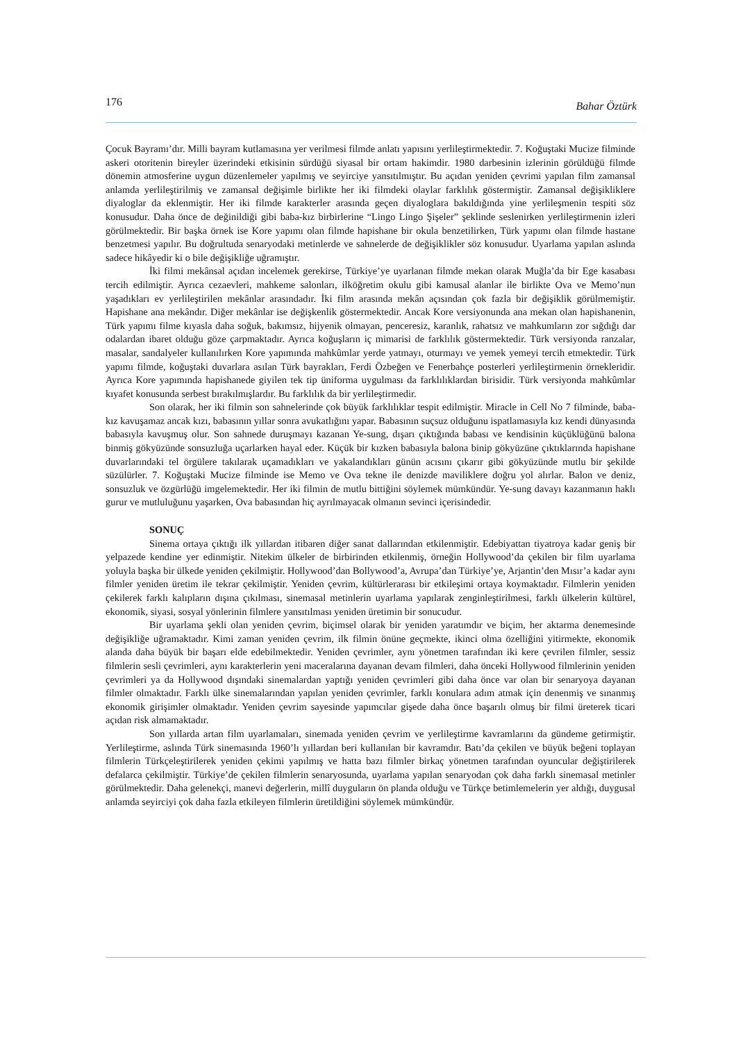176 Bahar Öztürk
Çocuk Bayramı’dır. Milli bayram kutlamasına yer verilmesi filmde anlatı yapısını yerlileştirmektedir. 7. Koğuştaki Mucize filminde askeri otoritenin bireyler üzerindeki etkisinin sürdüğü siyasal bir ortam hakimdir. 1980 darbesinin izlerinin görüldüğü filmde dönemin atmosferine uygun düzenlemeler yapılmış ve seyirciye yansıtılmıştır. Bu açıdan yeniden çevrimi yapılan film zamansal anlamda yerlileştirilmiş ve zamansal değişimle birlikte her iki filmdeki olaylar farklılık göstermiştir. Zamansal değişikliklere diyaloglar da eklenmiştir. Her iki filmde karakterler arasında geçen diyaloglara bakıldığında yine yerlileşmenin tespiti söz konusudur. Daha önce de değinildiği gibi baba-kız birbirlerine “Lingo Lingo Şişeler” şeklinde seslenirken yerlileştirmenin izleri görülmektedir. Bir başka örnek ise Kore yapımı olan filmde hapishane bir okula benzetilirken, Türk yapımı olan filmde hastane benzetmesi yapılır. Bu doğrultuda senaryodaki metinlerde ve sahnelerde de değişiklikler söz konusudur. Uyarlama yapılan aslında sadece hikâyedir ki o bile değişikliğe uğramıştır.
İki filmi mekânsal açıdan incelemek gerekirse, Türkiye’ye uyarlanan filmde mekan olarak Muğla’da bir Ege kasabası tercih edilmiştir. Ayrıca cezaevleri, mahkeme salonları, ilköğretim okulu gibi kamusal alanlar ile birlikte Ova ve Memo’nun yaşadıkları ev yerlileştirilen mekânlar arasındadır. İki film arasında mekân açısından çok fazla bir değişiklik görülmemiştir. Hapishane ana mekândır. Diğer mekânlar ise değişkenlik göstermektedir. Ancak Kore versiyonunda ana mekan olan hapishanenin, Türk yapımı filme kıyasla daha soğuk, bakımsız, hijyenik olmayan, penceresiz, karanlık, rahatsız ve mahkumların zor sığdığı dar odalardan ibaret olduğu göze çarpmaktadır. Ayrıca koğuşların iç mimarisi de farklılık göstermektedir. Türk versiyonda ranzalar, masalar, sandalyeler kullanılırken Kore yapımında mahkûmlar yerde yatmayı, oturmayı ve yemek yemeyi tercih etmektedir. Türk yapımı filmde, koğuştaki duvarlara asılan Türk bayrakları, Ferdi Özbeğen ve Fenerbahçe posterleri yerlileştirmenin örnekleridir. Ayrıca Kore yapımında hapishanede giyilen tek tip üniforma uygulması da farklılıklardan birisidir. Türk versiyonda mahkûmlar kıyafet konusunda serbest bırakılmışlardır. Bu farklılık da bir yerlileştirmedir.
Son olarak, her iki filmin son sahnelerinde çok büyük farklılıklar tespit edilmiştir. Miracle in Cell No 7 filminde, baba-kız kavuşamaz ancak kızı, babasının yıllar sonra avukatlığını yapar. Babasının suçsuz olduğunu ispatlamasıyla kız kendi dünyasında babasıyla kavuşmuş olur. Son sahnede duruşmayı kazanan Ye-sung, dışarı çıktığında babası ve kendisinin küçüklüğünü balona binmiş gökyüzünde sonsuzluğa uçarlarken hayal eder. Küçük bir kızken babasıyla balona binip gökyüzüne çıktıklarında hapishane duvarlarındaki tel örgülere takılarak uçamadıkları ve yakalandıkları günün acısını çıkarır gibi gökyüzünde mutlu bir şekilde süzülürler. 7. Koğuştaki Mucize filminde ise Memo ve Ova tekne ile denizde maviliklere doğru yol alırlar. Balon ve deniz, sonsuzluk ve özgürlüğü imgelemektedir. Her iki filmin de mutlu bittiğini söylemek mümkündür. Ye-sung davayı kazanmanın haklı gurur ve mutluluğunu yaşarken, Ova babasından hiç ayrılmayacak olmanın sevinci içerisindedir.
SONUÇ
Sinema ortaya çıktığı ilk yıllardan itibaren diğer sanat dallarından etkilenmiştir. Edebiyattan tiyatroya kadar geniş bir yelpazede kendine yer edinmiştir. Nitekim ülkeler de birbirinden etkilenmiş, örneğin Hollywood’da çekilen bir film uyarlama yoluyla başka bir ülkede yeniden çekilmiştir. Hollywood’dan Bollywood’a, Avrupa’dan Türkiye’ye, Arjantin’den Mısır’a kadar aynı filmler yeniden üretim ile tekrar çekilmiştir. Yeniden çevrim, kültürlerarası bir etkileşimi ortaya koymaktadır. Filmlerin yeniden çekilerek farklı kalıpların dışına çıkılması, sinemasal metinlerin uyarlama yapılarak zenginleştirilmesi, farklı ülkelerin kültürel, ekonomik, siyasi, sosyal yönlerinin filmlere yansıtılması yeniden üretimin bir sonucudur.
Bir uyarlama şekli olan yeniden çevrim, biçimsel olarak bir yeniden yaratımdır ve biçim, her aktarma denemesinde değişikliğe uğramaktadır. Kimi zaman yeniden çevrim, ilk filmin önüne geçmekte, ikinci olma özelliğini yitirmekte, ekonomik alanda daha büyük bir başarı elde edebilmektedir. Yeniden çevrimler, aynı yönetmen tarafından iki kere çevrilen filmler, sessiz filmlerin sesli çevrimleri, aynı karakterlerin yeni maceralarına dayanan devam filmleri, daha önceki Hollywood filmlerinin yeniden çevrimleri ya da Hollywood dışındaki sinemalardan yaptığı yeniden çevrimleri gibi daha önce var olan bir senaryoya dayanan filmler olmaktadır. Farklı ülke sinemalarından yapılan yeniden çevrimler, farklı konulara adım atmak için denenmiş ve sınanmış ekonomik girişimler olmaktadır. Yeniden çevrim sayesinde yapımcılar gişede daha önce başarılı olmuş bir filmi üreterek ticari açıdan risk almamaktadır.
Son yıllarda artan film uyarlamaları, sinemada yeniden çevrim ve yerlileştirme kavramlarını da gündeme getirmiştir. Yerlileştirme, aslında Türk sinemasında 1960’lı yıllardan beri kullanılan bir kavramdır. Batı’da çekilen ve büyük beğeni toplayan filmlerin Türkçeleştirilerek yeniden çekimi yapılmış ve hatta bazı filmler birkaç yönetmen tarafından oyuncular değiştirilerek defalarca çekilmiştir. Türkiye’de çekilen filmlerin senaryosunda, uyarlama yapılan senaryodan çok daha farklı sinemasal metinler görülmektedir. Daha gelenekçi, manevi değerlerin, millî duyguların ön planda olduğu ve Türkçe betimlemelerin yer aldığı, duygusal anlamda seyirciyi çok daha fazla etkileyen filmlerin üretildiğini söylemek mümkündür.